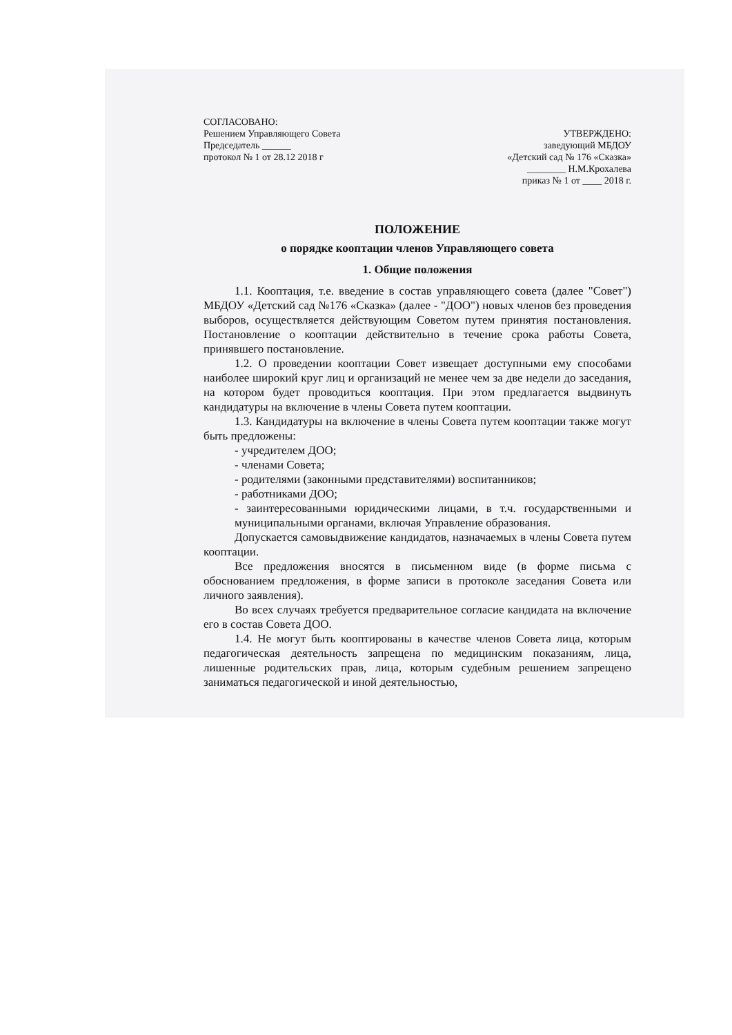СОГЛАСОВАНО:
Решением Управляющего Совета
Председатель ______
протокол № 1 от 28.12 2018 г
УТВЕРЖДЕНО:
заведующий МБДОУ
«Детский сад № 176 «Сказка»
________ Н.М.Крохалева
приказ № 1 от ____ 2018 г.
ПОЛОЖЕНИЕ
о порядке кооптации членов Управляющего совета
1. Общие положения
1.1. Кооптация, т.е. введение в состав управляющего совета (далее "Совет") МБДОУ «Детский сад №176 «Сказка» (далее - "ДОО") новых членов без проведения выборов, осуществляется действующим Советом путем принятия постановления. Постановление о кооптации действительно в течение срока работы Совета, принявшего постановление.
1.2. О проведении кооптации Совет извещает доступными ему способами наиболее широкий круг лиц и организаций не менее чем за две недели до заседания, на котором будет проводиться кооптация. При этом предлагается выдвинуть кандидатуры на включение в члены Совета путем кооптации.
1.3. Кандидатуры на включение в члены Совета путем кооптации также могут быть предложены:
- учредителем ДОО;
- членами Совета;
- родителями (законными представителями) воспитанников;
- работниками ДОО;
- заинтересованными юридическими лицами, в т.ч. государственными и муниципальными органами, включая Управление образования.
Допускается самовыдвижение кандидатов, назначаемых в члены Совета путем кооптации.
Все предложения вносятся в письменном виде (в форме письма с обоснованием предложения, в форме записи в протоколе заседания Совета или личного заявления).
Во всех случаях требуется предварительное согласие кандидата на включение его в состав Совета ДОО.
1.4. Не могут быть кооптированы в качестве членов Совета лица, которым педагогическая деятельность запрещена по медицинским показаниям, лица, лишенные родительских прав, лица, которым судебным решением запрещено заниматься педагогической и иной деятельностью,